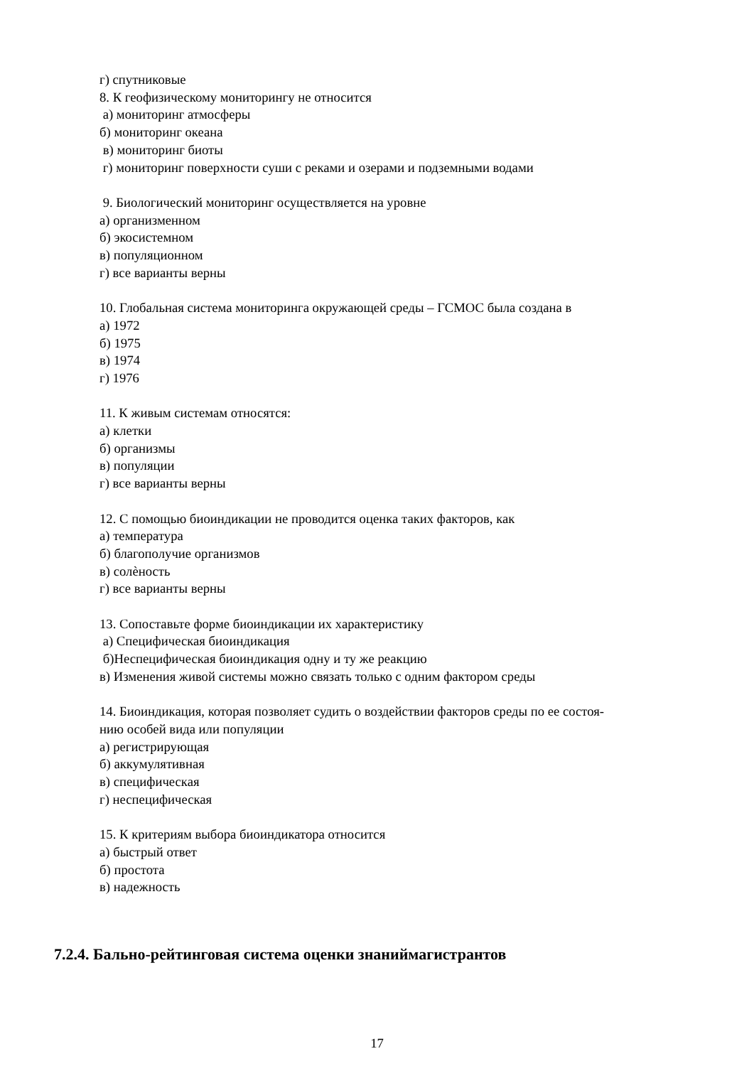г) спутниковые
8. К геофизическому мониторингу не относится
а) мониторинг атмосферы
б) мониторинг океана
в) мониторинг биоты
г) мониторинг поверхности суши с реками и озерами и подземными водами
9. Биологический мониторинг осуществляется на уровне
а) организменном
б) экосистемном
в) популяционном
г) все варианты верны
10. Глобальная система мониторинга окружающей среды – ГСМОС была создана в
а) 1972
б) 1975
в) 1974
г) 1976
11. К живым системам относятся:
а) клетки
б) организмы
в) популяции
г) все варианты верны
12. С помощью биоиндикации не проводится оценка таких факторов, как
а) температура
б) благополучие организмов
в) солѐность
г) все варианты верны
13. Сопоставьте форме биоиндикации их характеристику
а) Специфическая биоиндикация
б)Неспецифическая биоиндикация одну и ту же реакцию
в) Изменения живой системы можно связать только с одним фактором среды
14. Биоиндикация, которая позволяет судить о воздействии факторов среды по ее состоя-
нию особей вида или популяции
а) регистрирующая
б) аккумулятивная
в) специфическая
г) неспецифическая
15. К критериям выбора биоиндикатора относится
а) быстрый ответ
б) простота
в) надежность
7.2.4. Бально-рейтинговая система оценки знаниймагистрантов
17